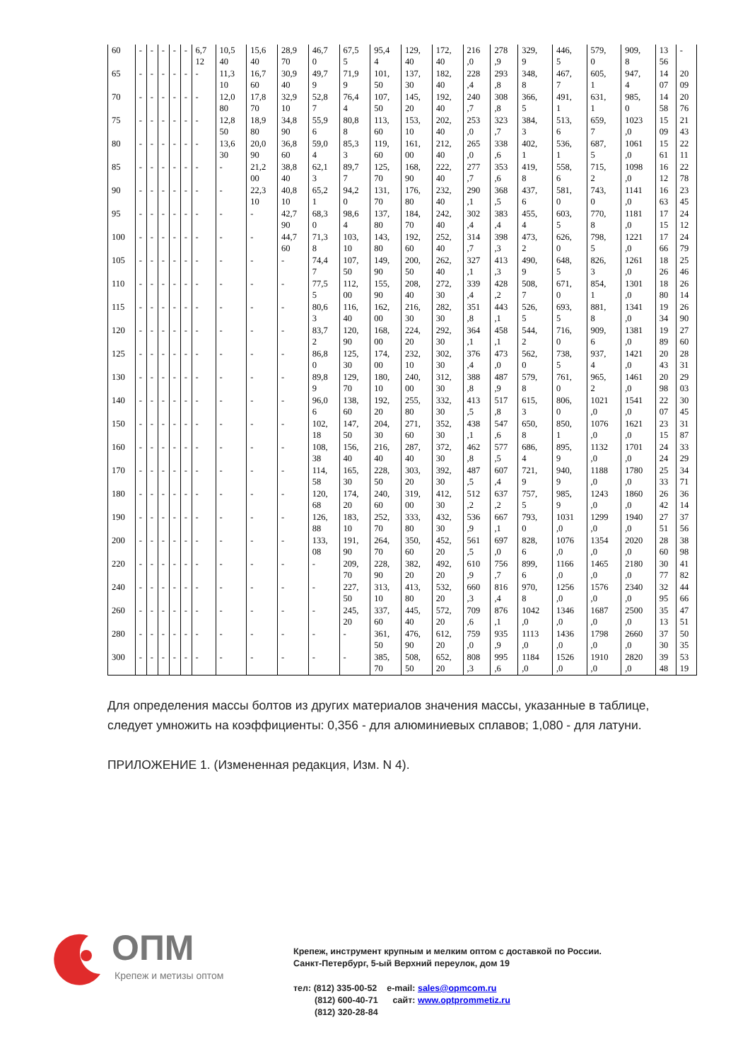| 60 | - | - | - | - | - | 6,7 12 | 10,5 40 | 15,6 40 | 28,9 70 | 46,7 0 | 67,5 5 | 95,4 4 | 129, 40 | 172, 40 | 216 ,0 | 278 ,9 | 329, 9 | 446, 5 | 579, 0 | 909, 8 | 13 56 | - |
| 65 | - | - | - | - | - | - | 11,3 10 | 16,7 60 | 30,9 40 | 49,7 9 | 71,9 9 | 101, 50 | 137, 30 | 182, 40 | 228 ,4 | 293 ,8 | 348, 8 | 467, 7 | 605, 1 | 947, 4 | 14 07 | 20 09 |
| 70 | - | - | - | - | - | - | 12,0 80 | 17,8 70 | 32,9 10 | 52,8 7 | 76,4 4 | 107, 50 | 145, 20 | 192, 40 | 240 ,7 | 308 ,8 | 366, 5 | 491, 1 | 631, 1 | 985, 0 | 14 58 | 20 76 |
| 75 | - | - | - | - | - | - | 12,8 50 | 18,9 80 | 34,8 90 | 55,9 6 | 80,8 8 | 113, 60 | 153, 10 | 202, 40 | 253 ,0 | 323 ,7 | 384, 3 | 513, 6 | 659, 7 | 1023 ,0 | 15 09 | 21 43 |
| 80 | - | - | - | - | - | - | 13,6 30 | 20,0 90 | 36,8 60 | 59,0 4 | 85,3 3 | 119, 60 | 161, 00 | 212, 40 | 265 ,0 | 338 ,6 | 402, 1 | 536, 1 | 687, 5 | 1061 ,0 | 15 61 | 22 11 |
| 85 | - | - | - | - | - | - | - | 21,2 00 | 38,8 40 | 62,1 3 | 89,7 7 | 125, 70 | 168, 90 | 222, 40 | 277 ,7 | 353 ,6 | 419, 8 | 558, 6 | 715, 2 | 1098 ,0 | 16 12 | 22 78 |
| 90 | - | - | - | - | - | - | - | 22,3 10 | 40,8 10 | 65,2 1 | 94,2 0 | 131, 70 | 176, 80 | 232, 40 | 290 ,1 | 368 ,5 | 437, 6 | 581, 0 | 743, 0 | 1141 ,0 | 16 63 | 23 45 |
| 95 | - | - | - | - | - | - | - | - | 42,7 90 | 68,3 0 | 98,6 4 | 137, 80 | 184, 70 | 242, 40 | 302 ,4 | 383 ,4 | 455, 4 | 603, 5 | 770, 8 | 1181 ,0 | 17 15 | 24 12 |
| 100 | - | - | - | - | - | - | - | - | 44,7 60 | 71,3 8 | 103, 10 | 143, 80 | 192, 60 | 252, 40 | 314 ,7 | 398 ,3 | 473, 2 | 626, 0 | 798, 5 | 1221 ,0 | 17 66 | 24 79 |
| 105 | - | - | - | - | - | - | - | - | - | 74,4 7 | 107, 50 | 149, 90 | 200, 50 | 262, 40 | 327 ,1 | 413 ,3 | 490, 9 | 648, 5 | 826, 3 | 1261 ,0 | 18 26 | 25 46 |
| 110 | - | - | - | - | - | - | - | - | - | 77,5 5 | 112, 00 | 155, 90 | 208, 40 | 272, 30 | 339 ,4 | 428 ,2 | 508, 7 | 671, 0 | 854, 1 | 1301 ,0 | 18 80 | 26 14 |
| 115 | - | - | - | - | - | - | - | - | - | 80,6 3 | 116, 40 | 162, 00 | 216, 30 | 282, 30 | 351 ,8 | 443 ,1 | 526, 5 | 693, 5 | 881, 8 | 1341 ,0 | 19 34 | 26 90 |
| 120 | - | - | - | - | - | - | - | - | - | 83,7 2 | 120, 90 | 168, 00 | 224, 20 | 292, 30 | 364 ,1 | 458 ,1 | 544, 2 | 716, 0 | 909, 6 | 1381 ,0 | 19 89 | 27 60 |
| 125 | - | - | - | - | - | - | - | - | - | 86,8 0 | 125, 30 | 174, 00 | 232, 10 | 302, 30 | 376 ,4 | 473 ,0 | 562, 0 | 738, 5 | 937, 4 | 1421 ,0 | 20 43 | 28 31 |
| 130 | - | - | - | - | - | - | - | - | - | 89,8 9 | 129, 70 | 180, 10 | 240, 00 | 312, 30 | 388 ,8 | 487 ,9 | 579, 8 | 761, 0 | 965, 2 | 1461 ,0 | 20 98 | 29 03 |
| 140 | - | - | - | - | - | - | - | - | - | 96,0 6 | 138, 60 | 192, 20 | 255, 80 | 332, 30 | 413 ,5 | 517 ,8 | 615, 3 | 806, 0 | 1021 ,0 | 1541 ,0 | 22 07 | 30 45 |
| 150 | - | - | - | - | - | - | - | - | - | 102, 18 | 147, 50 | 204, 30 | 271, 60 | 352, 30 | 438 ,1 | 547 ,6 | 650, 8 | 850, 1 | 1076 ,0 | 1621 ,0 | 23 15 | 31 87 |
| 160 | - | - | - | - | - | - | - | - | - | 108, 38 | 156, 40 | 216, 40 | 287, 40 | 372, 30 | 462 ,8 | 577 ,5 | 686, 4 | 895, 9 | 1132 ,0 | 1701 ,0 | 24 24 | 33 29 |
| 170 | - | - | - | - | - | - | - | - | - | 114, 58 | 165, 30 | 228, 50 | 303, 20 | 392, 30 | 487 ,5 | 607 ,4 | 721, 9 | 940, 9 | 1188 ,0 | 1780 ,0 | 25 33 | 34 71 |
| 180 | - | - | - | - | - | - | - | - | - | 120, 68 | 174, 20 | 240, 60 | 319, 00 | 412, 30 | 512 ,2 | 637 ,2 | 757, 5 | 985, 9 | 1243 ,0 | 1860 ,0 | 26 42 | 36 14 |
| 190 | - | - | - | - | - | - | - | - | - | 126, 88 | 183, 10 | 252, 70 | 333, 80 | 432, 30 | 536 ,9 | 667 ,1 | 793, 0 | 1031 ,0 | 1299 ,0 | 1940 ,0 | 27 51 | 37 56 |
| 200 | - | - | - | - | - | - | - | - | - | 133, 08 | 191, 90 | 264, 70 | 350, 60 | 452, 20 | 561 ,5 | 697 ,0 | 828, 6 | 1076 ,0 | 1354 ,0 | 2020 ,0 | 28 60 | 38 98 |
| 220 | - | - | - | - | - | - | - | - | - | - | 209, 70 | 228, 90 | 382, 20 | 492, 20 | 610 ,9 | 756 ,7 | 899, 6 | 1166 ,0 | 1465 ,0 | 2180 ,0 | 30 77 | 41 82 |
| 240 | - | - | - | - | - | - | - | - | - | - | 227, 50 | 313, 10 | 413, 80 | 532, 20 | 660 ,3 | 816 ,4 | 970, 8 | 1256 ,0 | 1576 ,0 | 2340 ,0 | 32 95 | 44 66 |
| 260 | - | - | - | - | - | - | - | - | - | - | 245, 20 | 337, 60 | 445, 40 | 572, 20 | 709 ,6 | 876 ,1 | 1042 ,0 | 1346 ,0 | 1687 ,0 | 2500 ,0 | 35 13 | 47 51 |
| 280 | - | - | - | - | - | - | - | - | - | - | - | 361, 50 | 476, 90 | 612, 20 | 759 ,0 | 935 ,9 | 1113 ,0 | 1436 ,0 | 1798 ,0 | 2660 ,0 | 37 30 | 50 35 |
| 300 | - | - | - | - | - | - | - | - | - | - | - | 385, 70 | 508, 50 | 652, 20 | 808 ,3 | 995 ,6 | 1184 ,0 | 1526 ,0 | 1910 ,0 | 2820 ,0 | 39 48 | 53 19 |
Для определения массы болтов из других материалов значения массы, указанные в таблице, следует умножить на коэффициенты: 0,356 - для алюминиевых сплавов; 1,080 - для латуни.
ПРИЛОЖЕНИЕ 1. (Измененная редакция, Изм. N 4).
ОПМ
Крепеж и метизы оптом
Крепеж, инструмент крупным и мелким оптом с доставкой по России.
Санкт-Петербург, 5-ый Верхний переулок, дом 19
тел: (812) 335-00-52 e-mail: sales@opmcom.ru
(812) 600-40-71 сайт: www.optprommetiz.ru
(812) 320-28-84